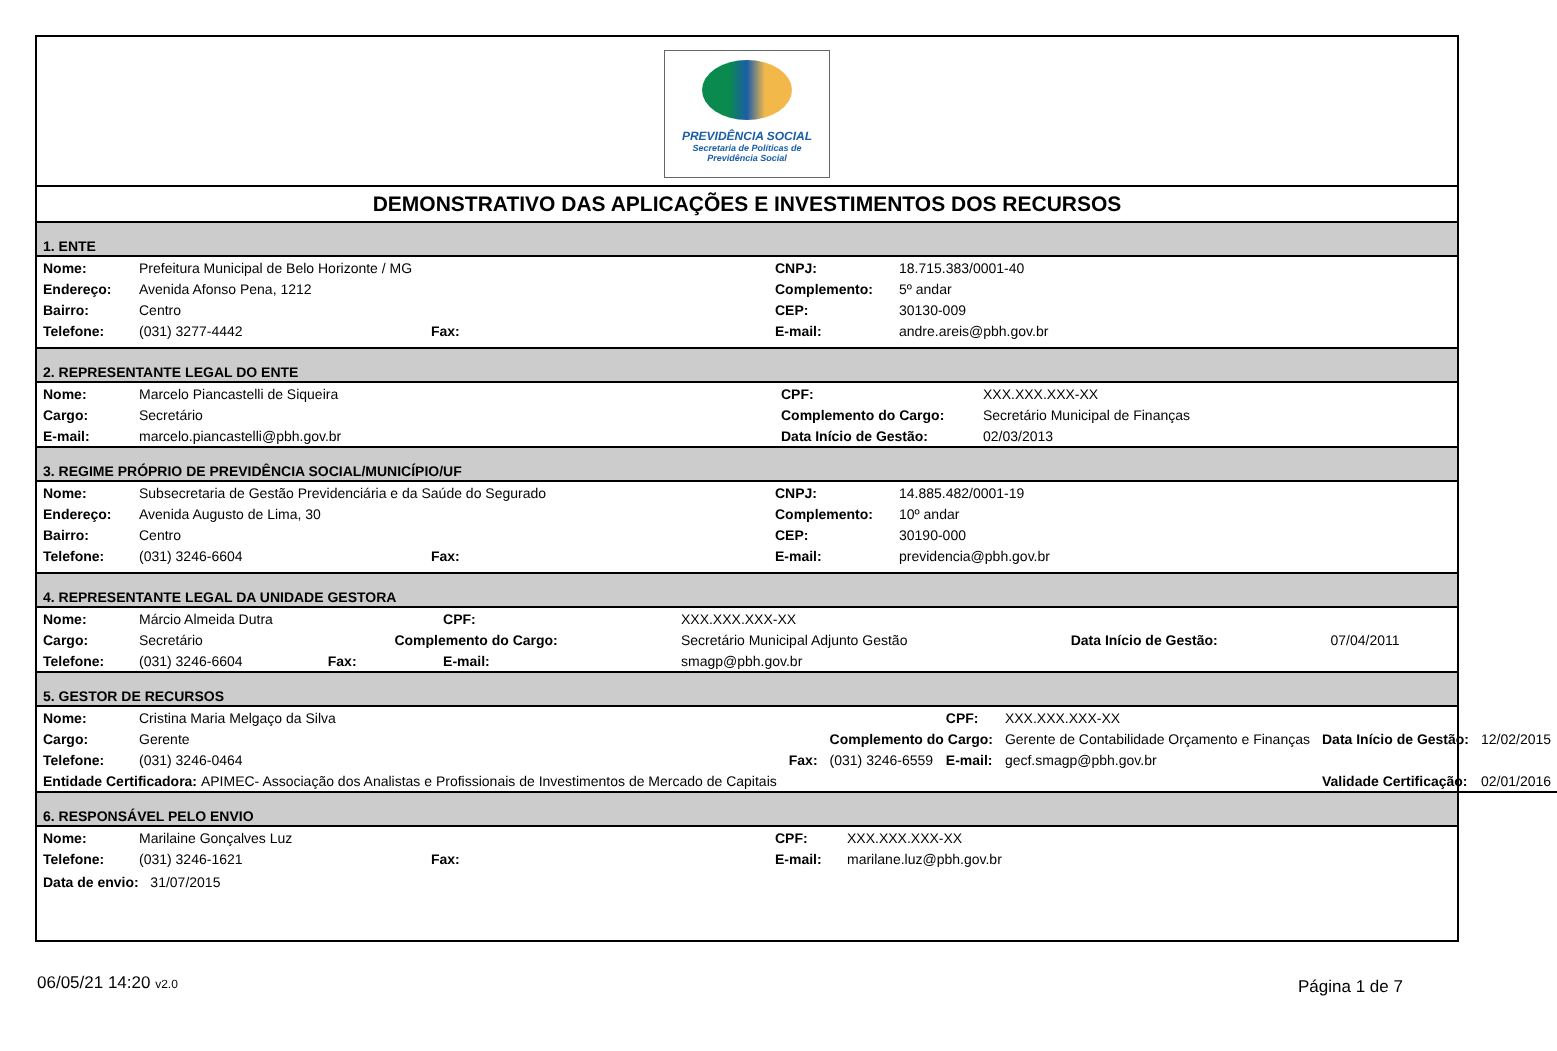PREVIDÊNCIA SOCIAL
Secretaria de Políticas de
Previdência Social
DEMONSTRATIVO DAS APLICAÇÕES E INVESTIMENTOS DOS RECURSOS
1. ENTE
| Nome: | Prefeitura Municipal de Belo Horizonte / MG | | | CNPJ: | 18.715.383/0001-40 |
| Endereço: | Avenida Afonso Pena, 1212 | | | Complemento: | 5º andar |
| Bairro: | Centro | | | CEP: | 30130-009 |
| Telefone: | (031) 3277-4442 | Fax: | | E-mail: | andre.areis@pbh.gov.br |
2. REPRESENTANTE LEGAL DO ENTE
| Nome: | Marcelo Piancastelli de Siqueira | CPF: | XXX.XXX.XXX-XX |
| Cargo: | Secretário | Complemento do Cargo: | Secretário Municipal de Finanças |
| E-mail: | marcelo.piancastelli@pbh.gov.br | Data Início de Gestão: | 02/03/2013 |
3. REGIME PRÓPRIO DE PREVIDÊNCIA SOCIAL/MUNICÍPIO/UF
| Nome: | Subsecretaria de Gestão Previdenciária e da Saúde do Segurado | | | CNPJ: | 14.885.482/0001-19 |
| Endereço: | Avenida Augusto de Lima, 30 | | | Complemento: | 10º andar |
| Bairro: | Centro | | | CEP: | 30190-000 |
| Telefone: | (031) 3246-6604 | Fax: | | E-mail: | previdencia@pbh.gov.br |
4. REPRESENTANTE LEGAL DA UNIDADE GESTORA
| Nome: | Márcio Almeida Dutra | | | CPF: | XXX.XXX.XXX-XX | | |
| Cargo: | Secretário | | Complemento do Cargo: | | Secretário Municipal Adjunto Gestão | Data Início de Gestão: | 07/04/2011 |
| Telefone: | (031) 3246-6604 | Fax: | | E-mail: | smagp@pbh.gov.br | | |
5. GESTOR DE RECURSOS
| Nome: | Cristina Maria Melgaço da Silva | | | CPF: | XXX.XXX.XXX-XX | | |
| Cargo: | Gerente | | Complemento do Cargo: | | Gerente de Contabilidade Orçamento e Finanças | Data Início de Gestão: | 12/02/2015 |
| Telefone: | (031) 3246-0464 | Fax: | (031) 3246-6559 | E-mail: | gecf.smagp@pbh.gov.br | | |
| Entidade Certificadora: APIMEC- Associação dos Analistas e Profissionais de Investimentos de Mercado de Capitais | | | | | | Validade Certificação: | 02/01/2016 |
6. RESPONSÁVEL PELO ENVIO
| Nome: | Marilaine Gonçalves Luz | | | CPF: | XXX.XXX.XXX-XX |
| Telefone: | (031) 3246-1621 | Fax: | | E-mail: | marilane.luz@pbh.gov.br |
| Data de envio: 31/07/2015 | | | | | |
06/05/21 14:20 v2.0 Página 1 de 7